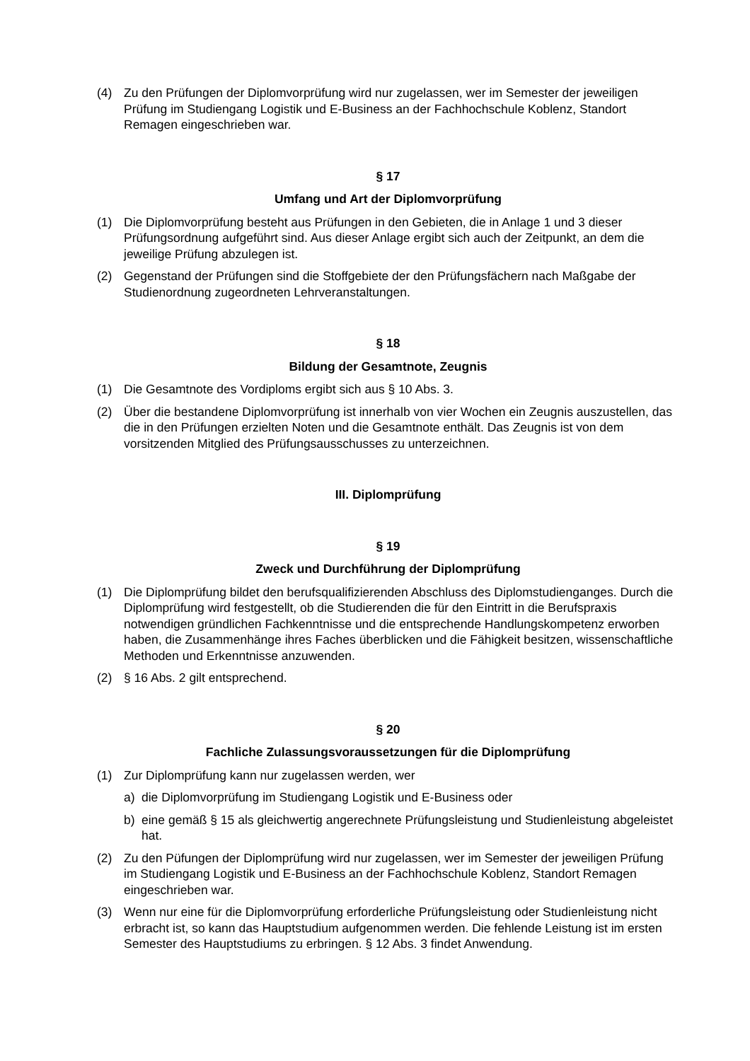(4) Zu den Prüfungen der Diplomvorprüfung wird nur zugelassen, wer im Semester der jeweiligen Prüfung im Studiengang Logistik und E-Business an der Fachhochschule Koblenz, Standort Remagen eingeschrieben war.
§ 17
Umfang und Art der Diplomvorprüfung
(1) Die Diplomvorprüfung besteht aus Prüfungen in den Gebieten, die in Anlage 1 und 3 dieser Prüfungsordnung aufgeführt sind. Aus dieser Anlage ergibt sich auch der Zeitpunkt, an dem die jeweilige Prüfung abzulegen ist.
(2) Gegenstand der Prüfungen sind die Stoffgebiete der den Prüfungsfächern nach Maßgabe der Studienordnung zugeordneten Lehrveranstaltungen.
§ 18
Bildung der Gesamtnote, Zeugnis
(1) Die Gesamtnote des Vordiploms ergibt sich aus § 10 Abs. 3.
(2) Über die bestandene Diplomvorprüfung ist innerhalb von vier Wochen ein Zeugnis auszustellen, das die in den Prüfungen erzielten Noten und die Gesamtnote enthält. Das Zeugnis ist von dem vorsitzenden Mitglied des Prüfungsausschusses zu unterzeichnen.
III. Diplomprüfung
§ 19
Zweck und Durchführung der Diplomprüfung
(1) Die Diplomprüfung bildet den berufsqualifizierenden Abschluss des Diplomstudienganges. Durch die Diplomprüfung wird festgestellt, ob die Studierenden die für den Eintritt in die Berufspraxis notwendigen gründlichen Fachkenntnisse und die entsprechende Handlungskompetenz erworben haben, die Zusammenhänge ihres Faches überblicken und die Fähigkeit besitzen, wissenschaftliche Methoden und Erkenntnisse anzuwenden.
(2) § 16 Abs. 2 gilt entsprechend.
§ 20
Fachliche Zulassungsvoraussetzungen für die Diplomprüfung
(1) Zur Diplomprüfung kann nur zugelassen werden, wer
a) die Diplomvorprüfung im Studiengang Logistik und E-Business oder
b) eine gemäß § 15 als gleichwertig angerechnete Prüfungsleistung und Studienleistung abgeleistet hat.
(2) Zu den Püfungen der Diplomprüfung wird nur zugelassen, wer im Semester der jeweiligen Prüfung im Studiengang Logistik und E-Business an der Fachhochschule Koblenz, Standort Remagen eingeschrieben war.
(3) Wenn nur eine für die Diplomvorprüfung erforderliche Prüfungsleistung oder Studienleistung nicht erbracht ist, so kann das Hauptstudium aufgenommen werden. Die fehlende Leistung ist im ersten Semester des Hauptstudiums zu erbringen. § 12 Abs. 3 findet Anwendung.